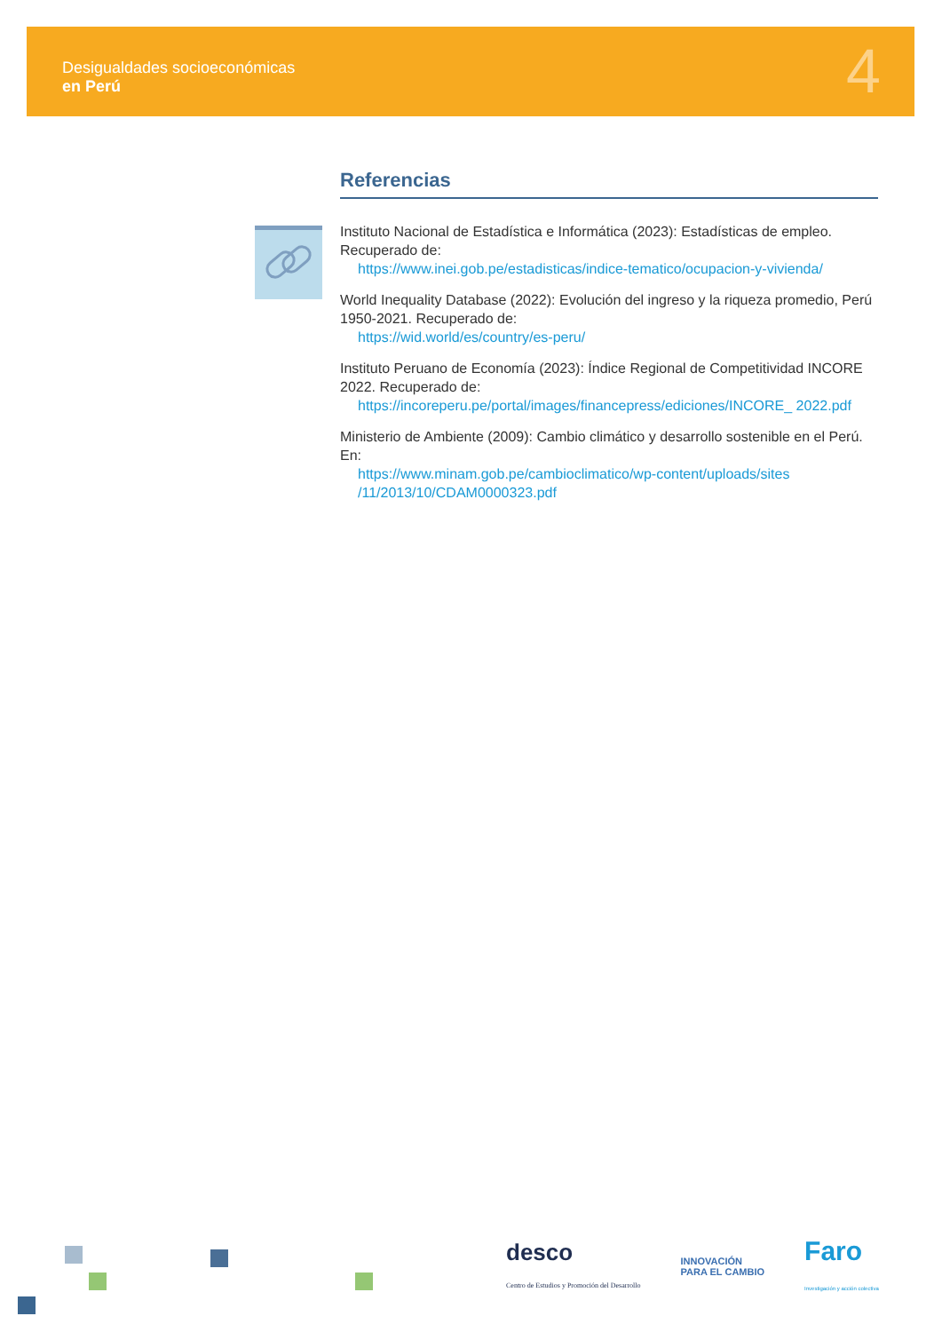Desigualdades socioeconómicas
en Perú
4
Referencias
Instituto Nacional de Estadística e Informática (2023): Estadísticas de empleo. Recuperado de:
https://www.inei.gob.pe/estadisticas/indice-tematico/ocupacion-y-vivienda/
World Inequality Database (2022): Evolución del ingreso y la riqueza promedio, Perú 1950-2021. Recuperado de:
https://wid.world/es/country/es-peru/
Instituto Peruano de Economía (2023): Índice Regional de Competitividad INCORE 2022. Recuperado de:
https://incoreperu.pe/portal/images/financepress/ediciones/INCORE_ 2022.pdf
Ministerio de Ambiente (2009): Cambio climático y desarrollo sostenible en el Perú. En:
https://www.minam.gob.pe/cambioclimatico/wp-content/uploads/sites /11/2013/10/CDAM0000323.pdf
desco
Centro de Estudios y Promoción del Desarrollo
INNOVACIÓN
PARA EL CAMBIO
Faro
Investigación y acción colectiva